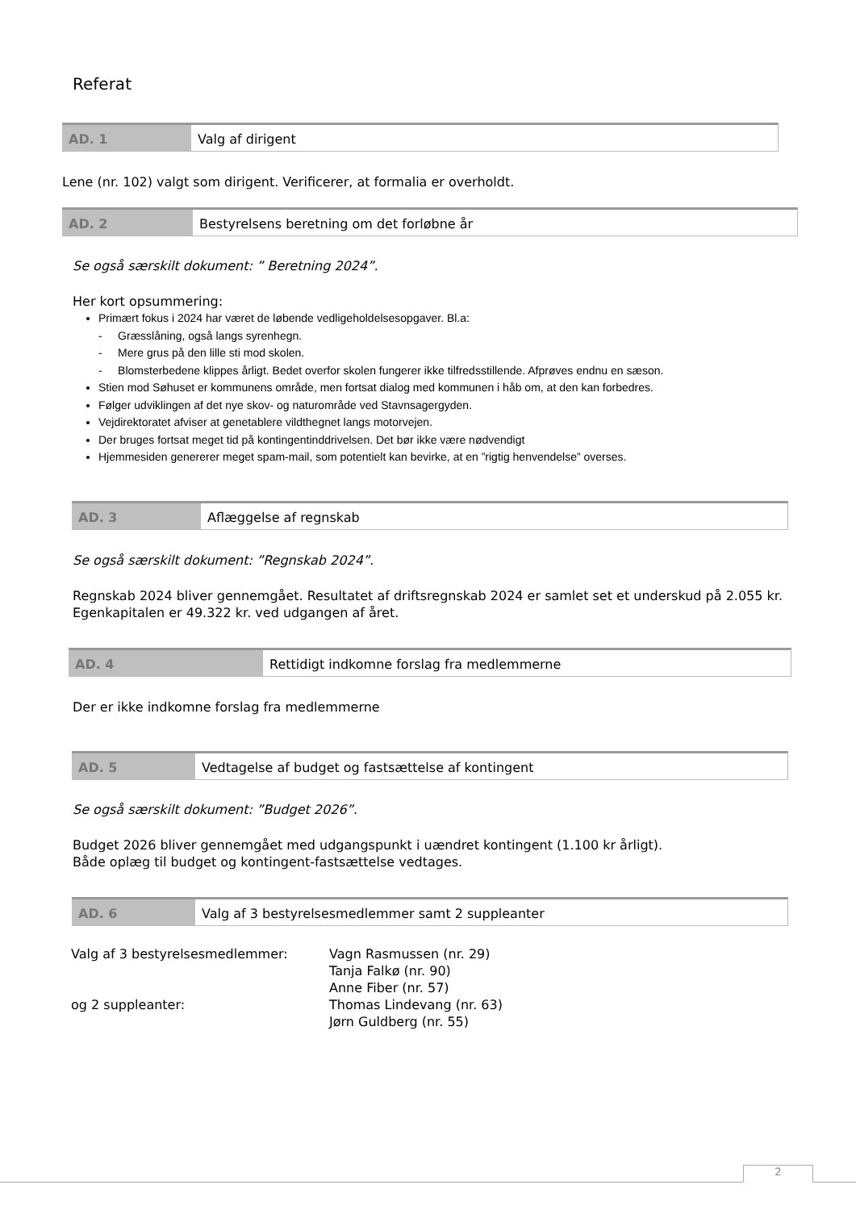Referat
AD. 1 Valg af dirigent
Lene (nr. 102) valgt som dirigent. Verificerer, at formalia er overholdt.
AD. 2 Bestyrelsens beretning om det forløbne år
Se også særskilt dokument: ” Beretning 2024”.
Her kort opsummering:
Primært fokus i 2024 har været de løbende vedligeholdelsesopgaver. Bl.a:
- Græsslåning, også langs syrenhegn.
- Mere grus på den lille sti mod skolen.
- Blomsterbedene klippes årligt. Bedet overfor skolen fungerer ikke tilfredsstillende. Afprøves endnu en sæson.
Stien mod Søhuset er kommunens område, men fortsat dialog med kommunen i håb om, at den kan forbedres.
Følger udviklingen af det nye skov- og naturområde ved Stavnsagergyden.
Vejdirektoratet afviser at genetablere vildthegnet langs motorvejen.
Der bruges fortsat meget tid på kontingentinddrivelsen. Det bør ikke være nødvendigt
Hjemmesiden genererer meget spam-mail, som potentielt kan bevirke, at en ”rigtig henvendelse” overses.
AD. 3 Aflæggelse af regnskab
Se også særskilt dokument: ”Regnskab 2024”.
Regnskab 2024 bliver gennemgået. Resultatet af driftsregnskab 2024 er samlet set et underskud på 2.055 kr. Egenkapitalen er 49.322 kr. ved udgangen af året.
AD. 4 Rettidigt indkomne forslag fra medlemmerne
Der er ikke indkomne forslag fra medlemmerne
AD. 5 Vedtagelse af budget og fastsættelse af kontingent
Se også særskilt dokument: ”Budget 2026”.
Budget 2026 bliver gennemgået med udgangspunkt i uændret kontingent (1.100 kr årligt).
Både oplæg til budget og kontingent-fastsættelse vedtages.
AD. 6 Valg af 3 bestyrelsesmedlemmer samt 2 suppleanter
| Valg af 3 bestyrelsesmedlemmer: | Vagn Rasmussen (nr. 29) Tanja Falkø (nr. 90) Anne Fiber (nr. 57) |
| og 2 suppleanter: | Thomas Lindevang (nr. 63) Jørn Guldberg (nr. 55) |
2